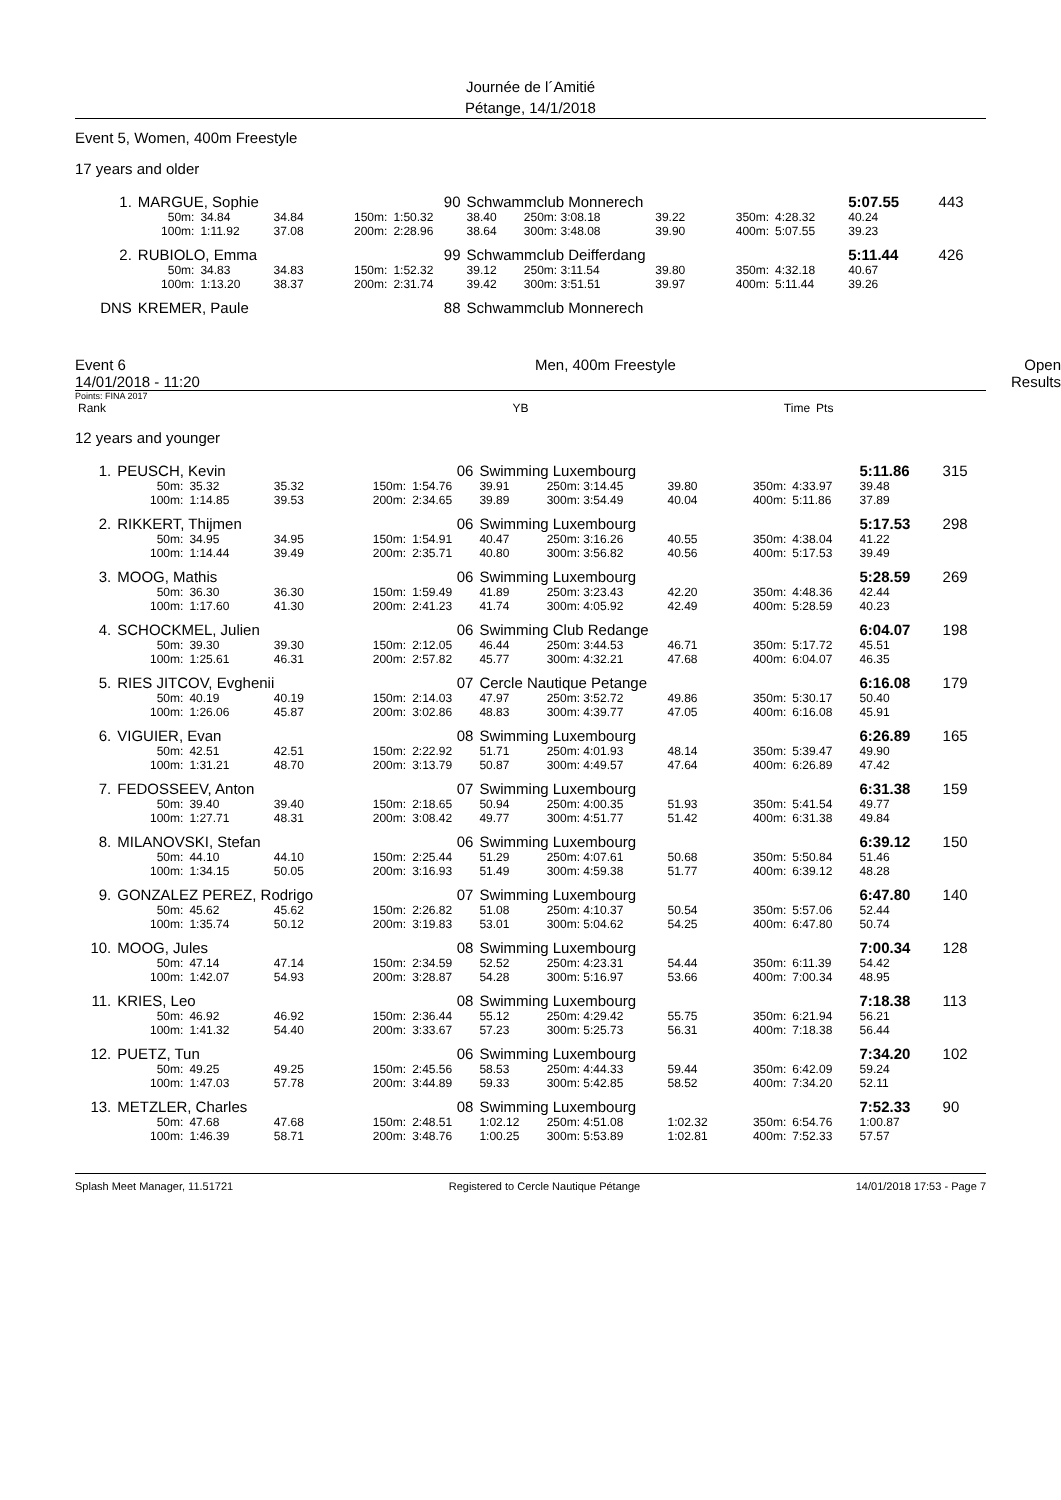Journée de l´Amitié
Pétange, 14/1/2018
Event 5, Women, 400m Freestyle
17 years and older
| 1. | MARGUE, Sophie | | | | 90 | Schwammclub Monnerech | | | | | 5:07.55 | 443 |
| | 50m: | 34.84 | 34.84 | 150m: | 1:50.32 | 38.40 | 250m: 3:08.18 | 39.22 | 350m: | 4:28.32 | 40.24 | |
| | 100m: | 1:11.92 | 37.08 | 200m: | 2:28.96 | 38.64 | 300m: 3:48.08 | 39.90 | 400m: | 5:07.55 | 39.23 | |
| 2. | RUBIOLO, Emma | | | | 99 | Schwammclub Deifferdang | | | | | 5:11.44 | 426 |
| | 50m: | 34.83 | 34.83 | 150m: | 1:52.32 | 39.12 | 250m: 3:11.54 | 39.80 | 350m: | 4:32.18 | 40.67 | |
| | 100m: | 1:13.20 | 38.37 | 200m: | 2:31.74 | 39.42 | 300m: 3:51.51 | 39.97 | 400m: | 5:11.44 | 39.26 | |
| DNS | KREMER, Paule | | | | 88 | Schwammclub Monnerech | | | | | | |
Event 6
14/01/2018 - 11:20 Men, 400m Freestyle Open
Results
Points: FINA 2017
| Rank | | YB | | Time | Pts |
12 years and younger
| 1. | PEUSCH, Kevin | | | | 06 | Swimming Luxembourg | | | | | 5:11.86 | 315 |
| | 50m: | 35.32 | 35.32 | 150m: | 1:54.76 | 39.91 | 250m: 3:14.45 | 39.80 | 350m: | 4:33.97 | 39.48 | |
| | 100m: | 1:14.85 | 39.53 | 200m: | 2:34.65 | 39.89 | 300m: 3:54.49 | 40.04 | 400m: | 5:11.86 | 37.89 | |
| 2. | RIKKERT, Thijmen | | | | 06 | Swimming Luxembourg | | | | | 5:17.53 | 298 |
| | 50m: | 34.95 | 34.95 | 150m: | 1:54.91 | 40.47 | 250m: 3:16.26 | 40.55 | 350m: | 4:38.04 | 41.22 | |
| | 100m: | 1:14.44 | 39.49 | 200m: | 2:35.71 | 40.80 | 300m: 3:56.82 | 40.56 | 400m: | 5:17.53 | 39.49 | |
| 3. | MOOG, Mathis | | | | 06 | Swimming Luxembourg | | | | | 5:28.59 | 269 |
| | 50m: | 36.30 | 36.30 | 150m: | 1:59.49 | 41.89 | 250m: 3:23.43 | 42.20 | 350m: | 4:48.36 | 42.44 | |
| | 100m: | 1:17.60 | 41.30 | 200m: | 2:41.23 | 41.74 | 300m: 4:05.92 | 42.49 | 400m: | 5:28.59 | 40.23 | |
| 4. | SCHOCKMEL, Julien | | | | 06 | Swimming Club Redange | | | | | 6:04.07 | 198 |
| | 50m: | 39.30 | 39.30 | 150m: | 2:12.05 | 46.44 | 250m: 3:44.53 | 46.71 | 350m: | 5:17.72 | 45.51 | |
| | 100m: | 1:25.61 | 46.31 | 200m: | 2:57.82 | 45.77 | 300m: 4:32.21 | 47.68 | 400m: | 6:04.07 | 46.35 | |
| 5. | RIES JITCOV, Evghenii | | | | 07 | Cercle Nautique Petange | | | | | 6:16.08 | 179 |
| | 50m: | 40.19 | 40.19 | 150m: | 2:14.03 | 47.97 | 250m: 3:52.72 | 49.86 | 350m: | 5:30.17 | 50.40 | |
| | 100m: | 1:26.06 | 45.87 | 200m: | 3:02.86 | 48.83 | 300m: 4:39.77 | 47.05 | 400m: | 6:16.08 | 45.91 | |
| 6. | VIGUIER, Evan | | | | 08 | Swimming Luxembourg | | | | | 6:26.89 | 165 |
| | 50m: | 42.51 | 42.51 | 150m: | 2:22.92 | 51.71 | 250m: 4:01.93 | 48.14 | 350m: | 5:39.47 | 49.90 | |
| | 100m: | 1:31.21 | 48.70 | 200m: | 3:13.79 | 50.87 | 300m: 4:49.57 | 47.64 | 400m: | 6:26.89 | 47.42 | |
| 7. | FEDOSSEEV, Anton | | | | 07 | Swimming Luxembourg | | | | | 6:31.38 | 159 |
| | 50m: | 39.40 | 39.40 | 150m: | 2:18.65 | 50.94 | 250m: 4:00.35 | 51.93 | 350m: | 5:41.54 | 49.77 | |
| | 100m: | 1:27.71 | 48.31 | 200m: | 3:08.42 | 49.77 | 300m: 4:51.77 | 51.42 | 400m: | 6:31.38 | 49.84 | |
| 8. | MILANOVSKI, Stefan | | | | 06 | Swimming Luxembourg | | | | | 6:39.12 | 150 |
| | 50m: | 44.10 | 44.10 | 150m: | 2:25.44 | 51.29 | 250m: 4:07.61 | 50.68 | 350m: | 5:50.84 | 51.46 | |
| | 100m: | 1:34.15 | 50.05 | 200m: | 3:16.93 | 51.49 | 300m: 4:59.38 | 51.77 | 400m: | 6:39.12 | 48.28 | |
| 9. | GONZALEZ PEREZ, Rodrigo | | | | 07 | Swimming Luxembourg | | | | | 6:47.80 | 140 |
| | 50m: | 45.62 | 45.62 | 150m: | 2:26.82 | 51.08 | 250m: 4:10.37 | 50.54 | 350m: | 5:57.06 | 52.44 | |
| | 100m: | 1:35.74 | 50.12 | 200m: | 3:19.83 | 53.01 | 300m: 5:04.62 | 54.25 | 400m: | 6:47.80 | 50.74 | |
| 10. | MOOG, Jules | | | | 08 | Swimming Luxembourg | | | | | 7:00.34 | 128 |
| | 50m: | 47.14 | 47.14 | 150m: | 2:34.59 | 52.52 | 250m: 4:23.31 | 54.44 | 350m: | 6:11.39 | 54.42 | |
| | 100m: | 1:42.07 | 54.93 | 200m: | 3:28.87 | 54.28 | 300m: 5:16.97 | 53.66 | 400m: | 7:00.34 | 48.95 | |
| 11. | KRIES, Leo | | | | 08 | Swimming Luxembourg | | | | | 7:18.38 | 113 |
| | 50m: | 46.92 | 46.92 | 150m: | 2:36.44 | 55.12 | 250m: 4:29.42 | 55.75 | 350m: | 6:21.94 | 56.21 | |
| | 100m: | 1:41.32 | 54.40 | 200m: | 3:33.67 | 57.23 | 300m: 5:25.73 | 56.31 | 400m: | 7:18.38 | 56.44 | |
| 12. | PUETZ, Tun | | | | 06 | Swimming Luxembourg | | | | | 7:34.20 | 102 |
| | 50m: | 49.25 | 49.25 | 150m: | 2:45.56 | 58.53 | 250m: 4:44.33 | 59.44 | 350m: | 6:42.09 | 59.24 | |
| | 100m: | 1:47.03 | 57.78 | 200m: | 3:44.89 | 59.33 | 300m: 5:42.85 | 58.52 | 400m: | 7:34.20 | 52.11 | |
| 13. | METZLER, Charles | | | | 08 | Swimming Luxembourg | | | | | 7:52.33 | 90 |
| | 50m: | 47.68 | 47.68 | 150m: | 2:48.51 | 1:02.12 | 250m: 4:51.08 | 1:02.32 | 350m: | 6:54.76 | 1:00.87 | |
| | 100m: | 1:46.39 | 58.71 | 200m: | 3:48.76 | 1:00.25 | 300m: 5:53.89 | 1:02.81 | 400m: | 7:52.33 | 57.57 | |
Splash Meet Manager, 11.51721 Registered to Cercle Nautique Pétange 14/01/2018 17:53 - Page 7